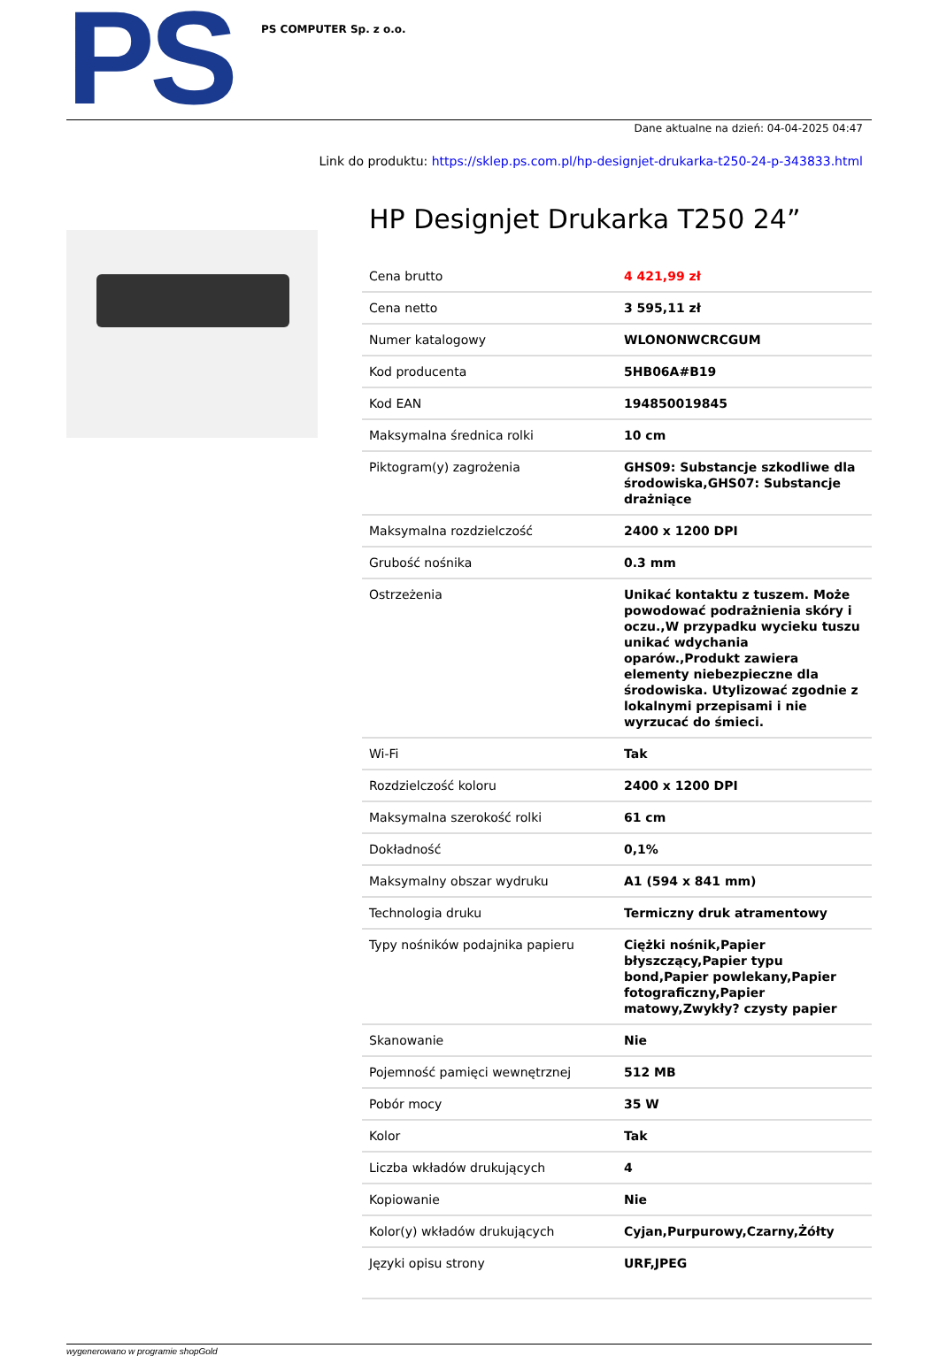PS
PS COMPUTER Sp. z o.o.
Dane aktualne na dzień: 04-04-2025 04:47
Link do produktu: https://sklep.ps.com.pl/hp-designjet-drukarka-t250-24-p-343833.html
HP Designjet Drukarka T250 24”
| Cena brutto | 4 421,99 zł |
| Cena netto | 3 595,11 zł |
| Numer katalogowy | WLONONWCRCGUM |
| Kod producenta | 5HB06A#B19 |
| Kod EAN | 194850019845 |
| Maksymalna średnica rolki | 10 cm |
| Piktogram(y) zagrożenia | GHS09: Substancje szkodliwe dla środowiska,GHS07: Substancje drażniące |
| Maksymalna rozdzielczość | 2400 x 1200 DPI |
| Grubość nośnika | 0.3 mm |
| Ostrzeżenia | Unikać kontaktu z tuszem. Może powodować podrażnienia skóry i oczu.,W przypadku wycieku tuszu unikać wdychania oparów.,Produkt zawiera elementy niebezpieczne dla środowiska. Utylizować zgodnie z lokalnymi przepisami i nie wyrzucać do śmieci. |
| Wi-Fi | Tak |
| Rozdzielczość koloru | 2400 x 1200 DPI |
| Maksymalna szerokość rolki | 61 cm |
| Dokładność | 0,1% |
| Maksymalny obszar wydruku | A1 (594 x 841 mm) |
| Technologia druku | Termiczny druk atramentowy |
| Typy nośników podajnika papieru | Ciężki nośnik,Papier błyszczący,Papier typu bond,Papier powlekany,Papier fotograficzny,Papier matowy,Zwykły? czysty papier |
| Skanowanie | Nie |
| Pojemność pamięci wewnętrznej | 512 MB |
| Pobór mocy | 35 W |
| Kolor | Tak |
| Liczba wkładów drukujących | 4 |
| Kopiowanie | Nie |
| Kolor(y) wkładów drukujących | Cyjan,Purpurowy,Czarny,Żółty |
| Języki opisu strony | URF,JPEG |
wygenerowano w programie shopGold